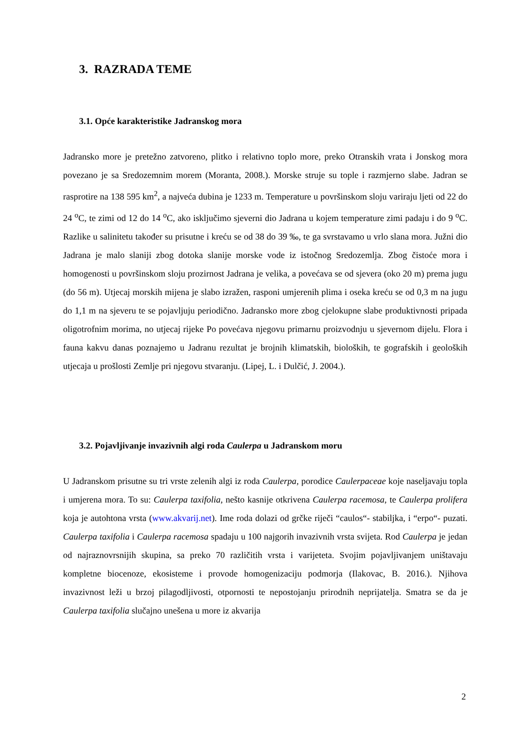3. RAZRADA TEME
3.1. Opće karakteristike Jadranskog mora
Jadransko more je pretežno zatvoreno, plitko i relativno toplo more, preko Otranskih vrata i Jonskog mora povezano je sa Sredozemnim morem (Moranta, 2008.). Morske struje su tople i razmjerno slabe. Jadran se rasprotire na 138 595 km<sup>2</sup>, a najveća dubina je 1233 m. Temperature u površinskom sloju variraju ljeti od 22 do 24 <sup>o</sup>C, te zimi od 12 do 14 <sup>o</sup>C, ako isključimo sjeverni dio Jadrana u kojem temperature zimi padaju i do 9 <sup>o</sup>C. Razlike u salinitetu također su prisutne i kreću se od 38 do 39 ‰, te ga svrstavamo u vrlo slana mora. Južni dio Jadrana je malo slaniji zbog dotoka slanije morske vode iz istočnog Sredozemlja. Zbog čistoće mora i homogenosti u površinskom sloju prozirnost Jadrana je velika, a povećava se od sjevera (oko 20 m) prema jugu (do 56 m). Utjecaj morskih mijena je slabo izražen, rasponi umjerenih plima i oseka kreću se od 0,3 m na jugu do 1,1 m na sjeveru te se pojavljuju periodično. Jadransko more zbog cjelokupne slabe produktivnosti pripada oligotrofnim morima, no utjecaj rijeke Po povećava njegovu primarnu proizvodnju u sjevernom dijelu. Flora i fauna kakvu danas poznajemo u Jadranu rezultat je brojnih klimatskih, bioloških, te gografskih i geoloških utjecaja u prošlosti Zemlje pri njegovu stvaranju. (Lipej, L. i Dulčić, J. 2004.).
3.2. Pojavljivanje invazivnih algi roda Caulerpa u Jadranskom moru
U Jadranskom prisutne su tri vrste zelenih algi iz roda Caulerpa, porodice Caulerpaceae koje naseljavaju topla i umjerena mora. To su: Caulerpa taxifolia, nešto kasnije otkrivena Caulerpa racemosa, te Caulerpa prolifera koja je autohtona vrsta (www.akvarij.net). Ime roda dolazi od grčke riječi “caulos“- stabiljka, i “erpo“- puzati. Caulerpa taxifolia i Caulerpa racemosa spadaju u 100 najgorih invazivnih vrsta svijeta. Rod Caulerpa je jedan od najraznovrsnijih skupina, sa preko 70 različitih vrsta i varijeteta. Svojim pojavljivanjem uništavaju kompletne biocenoze, ekosisteme i provode homogenizaciju podmorja (Ilakovac, B. 2016.). Njihova invazivnost leži u brzoj pilagodljivosti, otpornosti te nepostojanju prirodnih neprijatelja. Smatra se da je Caulerpa taxifolia slučajno unešena u more iz akvarija
2